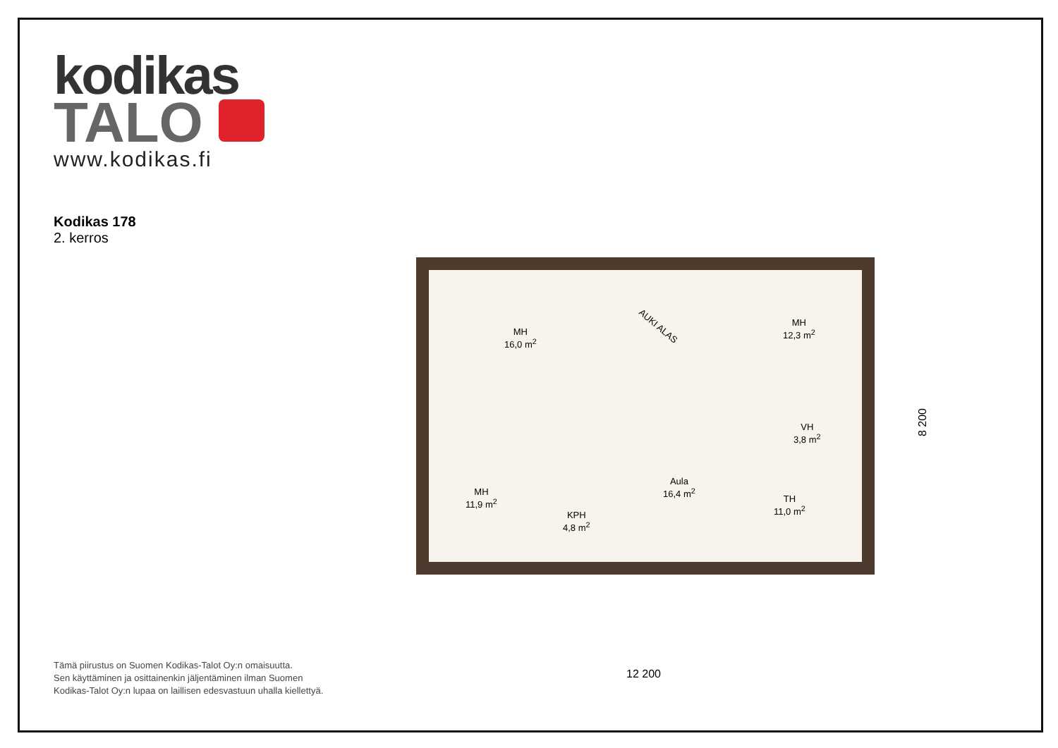kodikas
TALO
www.kodikas.fi
Kodikas 178
2. kerros
MH
16,0 m<sup>2</sup>
AUKI ALAS
MH
12,3 m<sup>2</sup>
VH
3,8 m<sup>2</sup>
Aula
16,4 m<sup>2</sup>
MH
11,9 m<sup>2</sup>
KPH
4,8 m<sup>2</sup>
TH
11,0 m<sup>2</sup>
12 200
8 200
Tämä piirustus on Suomen Kodikas-Talot Oy:n omaisuutta.
Sen käyttäminen ja osittainenkin jäljentäminen ilman Suomen
Kodikas-Talot Oy:n lupaa on laillisen edesvastuun uhalla kiellettyä.